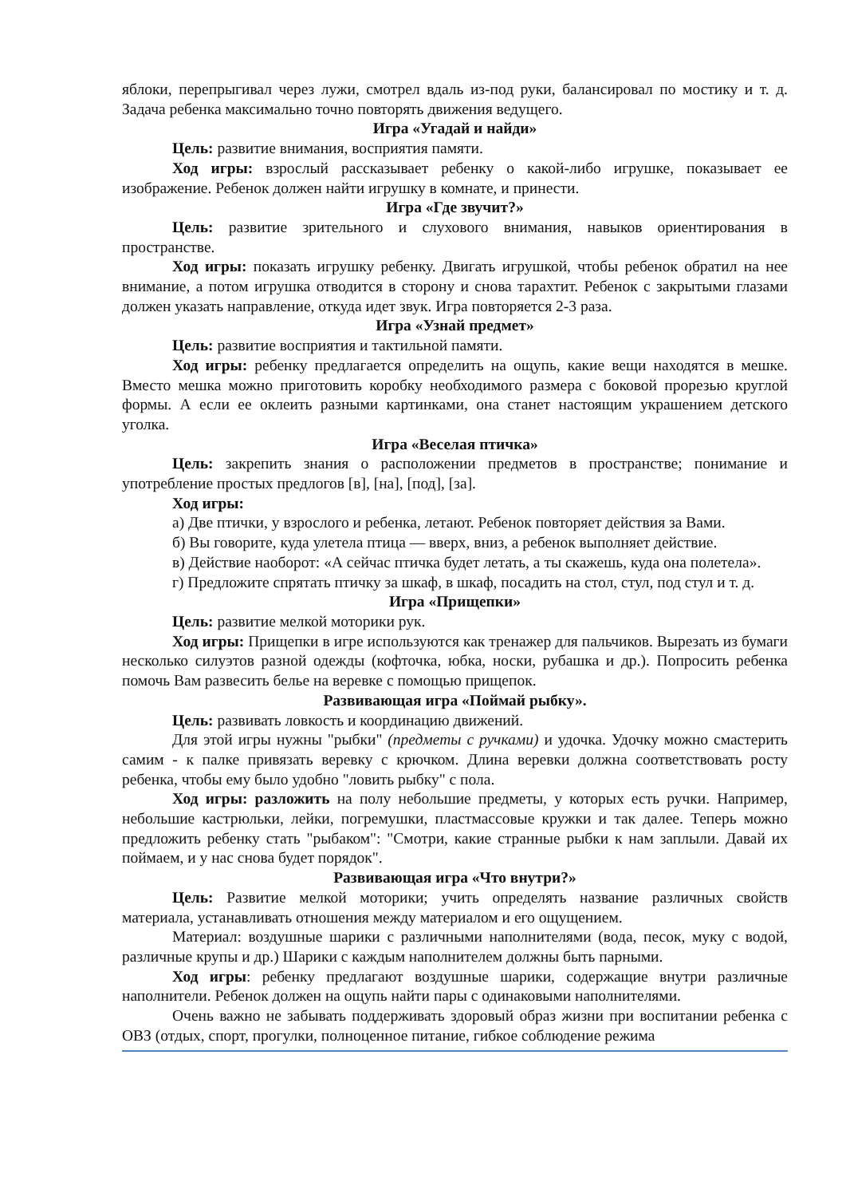яблоки, перепрыгивал через лужи, смотрел вдаль из-под руки, балансировал по мостику и т. д. Задача ребенка максимально точно повторять движения ведущего.
Игра «Угадай и найди»
Цель: развитие внимания, восприятия памяти.
Ход игры: взрослый рассказывает ребенку о какой-либо игрушке, показывает ее изображение. Ребенок должен найти игрушку в комнате, и принести.
Игра «Где звучит?»
Цель: развитие зрительного и слухового внимания, навыков ориентирования в пространстве.
Ход игры: показать игрушку ребенку. Двигать игрушкой, чтобы ребенок обратил на нее внимание, а потом игрушка отводится в сторону и снова тарахтит. Ребенок с закрытыми глазами должен указать направление, откуда идет звук. Игра повторяется 2-3 раза.
Игра «Узнай предмет»
Цель: развитие восприятия и тактильной памяти.
Ход игры: ребенку предлагается определить на ощупь, какие вещи находятся в мешке. Вместо мешка можно приготовить коробку необходимого размера с боковой прорезью круглой формы. А если ее оклеить разными картинками, она станет настоящим украшением детского уголка.
Игра «Веселая птичка»
Цель: закрепить знания о расположении предметов в пространстве; понимание и употребление простых предлогов [в], [на], [под], [за].
Ход игры:
а) Две птички, у взрослого и ребенка, летают. Ребенок повторяет действия за Вами.
б) Вы говорите, куда улетела птица — вверх, вниз, а ребенок выполняет действие.
в) Действие наоборот: «А сейчас птичка будет летать, а ты скажешь, куда она полетела».
г) Предложите спрятать птичку за шкаф, в шкаф, посадить на стол, стул, под стул и т. д.
Игра «Прищепки»
Цель: развитие мелкой моторики рук.
Ход игры: Прищепки в игре используются как тренажер для пальчиков. Вырезать из бумаги несколько силуэтов разной одежды (кофточка, юбка, носки, рубашка и др.). Попросить ребенка помочь Вам развесить белье на веревке с помощью прищепок.
Развивающая игра «Поймай рыбку».
Цель: развивать ловкость и координацию движений.
Для этой игры нужны "рыбки" (предметы с ручками) и удочка. Удочку можно смастерить самим - к палке привязать веревку с крючком. Длина веревки должна соответствовать росту ребенка, чтобы ему было удобно "ловить рыбку" с пола.
Ход игры: разложить на полу небольшие предметы, у которых есть ручки. Например, небольшие кастрюльки, лейки, погремушки, пластмассовые кружки и так далее. Теперь можно предложить ребенку стать "рыбаком": "Смотри, какие странные рыбки к нам заплыли. Давай их поймаем, и у нас снова будет порядок".
Развивающая игра «Что внутри?»
Цель: Развитие мелкой моторики; учить определять название различных свойств материала, устанавливать отношения между материалом и его ощущением.
Материал: воздушные шарики с различными наполнителями (вода, песок, муку с водой, различные крупы и др.) Шарики с каждым наполнителем должны быть парными.
Ход игры: ребенку предлагают воздушные шарики, содержащие внутри различные наполнители. Ребенок должен на ощупь найти пары с одинаковыми наполнителями.
Очень важно не забывать поддерживать здоровый образ жизни при воспитании ребенка с ОВЗ (отдых, спорт, прогулки, полноценное питание, гибкое соблюдение режима